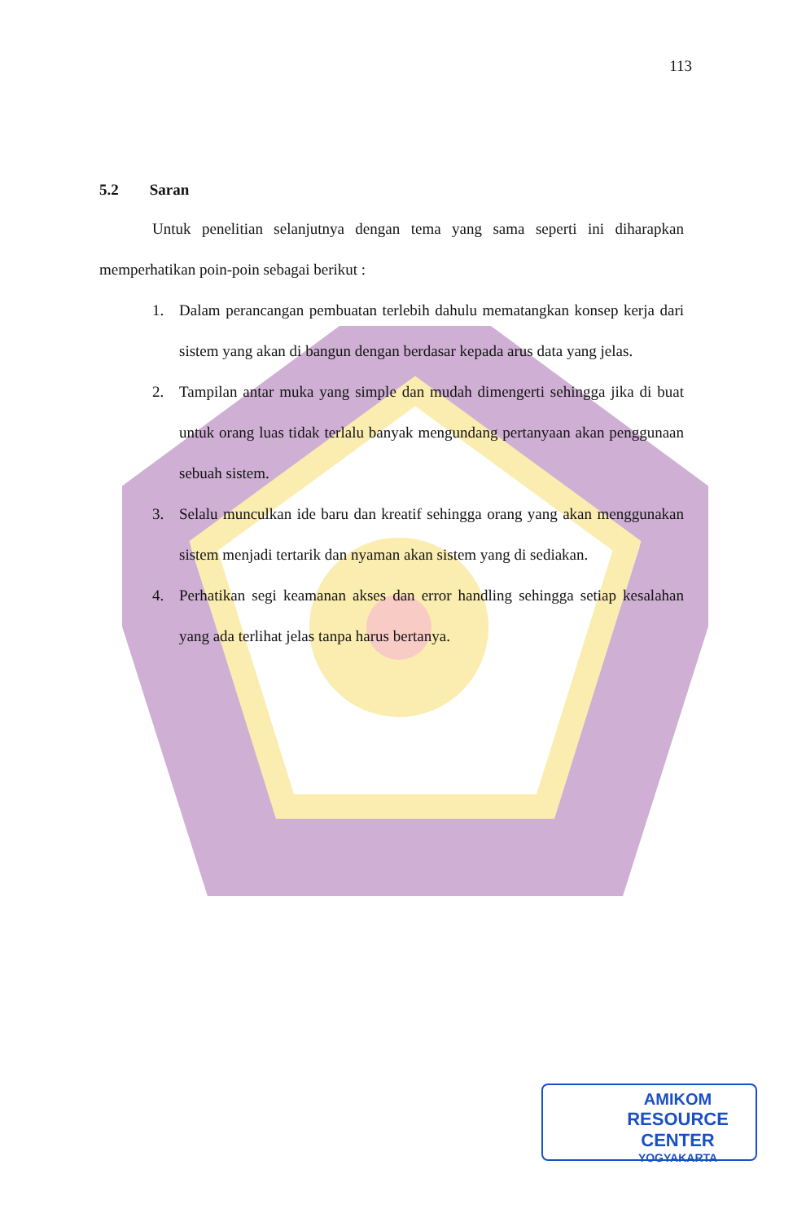113
5.2 Saran
Untuk penelitian selanjutnya dengan tema yang sama seperti ini diharapkan memperhatikan poin-poin sebagai berikut :
1. Dalam perancangan pembuatan terlebih dahulu mematangkan konsep kerja dari sistem yang akan di bangun dengan berdasar kepada arus data yang jelas.
2. Tampilan antar muka yang simple dan mudah dimengerti sehingga jika di buat untuk orang luas tidak terlalu banyak mengundang pertanyaan akan penggunaan sebuah sistem.
3. Selalu munculkan ide baru dan kreatif sehingga orang yang akan menggunakan sistem menjadi tertarik dan nyaman akan sistem yang di sediakan.
4. Perhatikan segi keamanan akses dan error handling sehingga setiap kesalahan yang ada terlihat jelas tanpa harus bertanya.
AMIKOM
RESOURCE CENTER
YOGYAKARTA